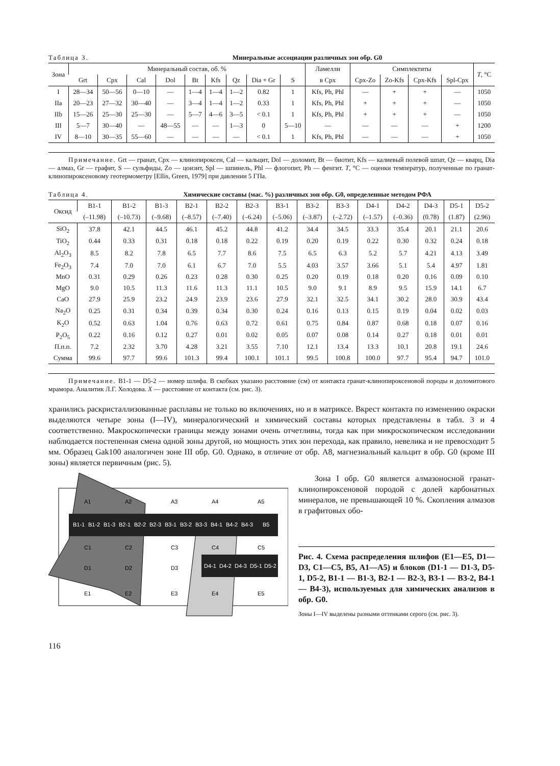Таблица 3. Минеральные ассоциации различных зон обр. G0
| Зона | Минеральный состав, об. % | | | | | | | | | Ламелли | Симплектиты | | | | T , °C |
| --- | --- | --- | --- | --- | --- | --- | --- | --- | --- | --- | --- | --- | --- | --- | --- |
| | Grt | Cpx | Cal | Dol | Bt | Kfs | Qz | Dia + Gr | S | в Cpx | Cpx-Zo | Zo-Kfs | Cpx-Kfs | Spl-Cpx | |
| I | 28—34 | 50—56 | 0—10 | — | 1—4 | 1—4 | 1—2 | 0.82 | 1 | Kfs, Ph, Phl | — | + | + | — | 1050 |
| IIa | 20—23 | 27—32 | 30—40 | — | 3—4 | 1—4 | 1—2 | 0.33 | 1 | Kfs, Ph, Phl | + | + | + | — | 1050 |
| IIb | 15—26 | 25—30 | 25—30 | — | 5—7 | 4—6 | 3—5 | < 0.1 | 1 | Kfs, Ph, Phl | + | + | + | — | 1050 |
| III | 5—7 | 30—40 | — | 48—55 | — | — | 1—3 | 0 | 5—10 | — | — | — | — | + | 1200 |
| IV | 8—10 | 30—35 | 55—60 | — | — | — | — | < 0.1 | 1 | Kfs, Ph, Phl | — | — | — | + | 1050 |
   Примечание. Grt — гранат, Cpx — клинопироксен, Cal — кальцит, Dol — доломит, Bt — биотит, Kfs — калиевый полевой шпат, Qz — кварц, Dia — алмаз, Gr — графит, S — сульфиды, Zo — цоизит, Spl — шпинель, Phl — флогопит, Ph — фенгит. T, °C — оценки температур, полученные по гранат-клинопироксеновому геотермометру [Ellis, Green, 1979] при давлении 5 ГПа.
Таблица 4. Химические составы (мас. %) различных зон обр. G0, определенные методом РФА
| Оксид | B1-1 | B1-2 | B1-3 | B2-1 | B2-2 | B2-3 | B3-1 | B3-2 | B3-3 | D4-1 | D4-2 | D4-3 | D5-1 | D5-2 |
| --- | --- | --- | --- | --- | --- | --- | --- | --- | --- | --- | --- | --- | --- | --- |
| | (–11.98) | (–10.73) | (–9.68) | (–8.57) | (–7.40) | (–6.24) | (–5.06) | (–3.87) | (–2.72) | (–1.57) | (–0.36) | (0.78) | (1.87) | (2.96) |
| SiO<sub>2</sub> | 37.8 | 42.1 | 44.5 | 46.1 | 45.2 | 44.8 | 41.2 | 34.4 | 34.5 | 33.3 | 35.4 | 20.1 | 21.1 | 20.6 |
| TiO<sub>2</sub> | 0.44 | 0.33 | 0.31 | 0.18 | 0.18 | 0.22 | 0.19 | 0.20 | 0.19 | 0.22 | 0.30 | 0.32 | 0.24 | 0.18 |
| Al<sub>2</sub>O<sub>3</sub> | 8.5 | 8.2 | 7.8 | 6.5 | 7.7 | 8.6 | 7.5 | 6.5 | 6.3 | 5.2 | 5.7 | 4.21 | 4.13 | 3.49 |
| Fe<sub>2</sub>O<sub>3</sub> | 7.4 | 7.0 | 7.0 | 6.1 | 6.7 | 7.0 | 5.5 | 4.03 | 3.57 | 3.66 | 5.1 | 5.4 | 4.97 | 1.81 |
| MnO | 0.31 | 0.29 | 0.26 | 0.23 | 0.28 | 0.30 | 0.25 | 0.20 | 0.19 | 0.18 | 0.20 | 0.16 | 0.09 | 0.10 |
| MgO | 9.0 | 10.5 | 11.3 | 11.6 | 11.3 | 11.1 | 10.5 | 9.0 | 9.1 | 8.9 | 9.5 | 15.9 | 14.1 | 6.7 |
| CaO | 27.9 | 25.9 | 23.2 | 24.9 | 23.9 | 23.6 | 27.9 | 32.1 | 32.5 | 34.1 | 30.2 | 28.0 | 30.9 | 43.4 |
| Na<sub>2</sub>O | 0.25 | 0.31 | 0.34 | 0.39 | 0.34 | 0.30 | 0.24 | 0.16 | 0.13 | 0.15 | 0.19 | 0.04 | 0.02 | 0.03 |
| K<sub>2</sub>O | 0.52 | 0.63 | 1.04 | 0.76 | 0.63 | 0.72 | 0.61 | 0.75 | 0.84 | 0.87 | 0.68 | 0.18 | 0.07 | 0.16 |
| P<sub>2</sub>O<sub>5</sub> | 0.22 | 0.16 | 0.12 | 0.27 | 0.01 | 0.02 | 0.05 | 0.07 | 0.08 | 0.14 | 0.27 | 0.18 | 0.01 | 0.01 |
| П.п.п. | 7.2 | 2.32 | 3.70 | 4.28 | 3.21 | 3.55 | 7.10 | 12.1 | 13.4 | 13.3 | 10.1 | 20.8 | 19.1 | 24.6 |
| Сумма | 99.6 | 97.7 | 99.6 | 101.3 | 99.4 | 100.1 | 101.1 | 99.5 | 100.8 | 100.0 | 97.7 | 95.4 | 94.7 | 101.0 |
   Примечание. B1-1 — D5-2 — номер шлифа. В скобках указано расстояние (см) от контакта гранат-клинопироксеновой породы и доломитового мрамора. Аналитик Л.Г. Холодова. X — расстояние от контакта (см. рис. 3).
хранились раскристаллизованные расплавы не только во включениях, но и в матриксе. Вкрест контакта по изменению окраски выделяются четыре зоны (I—IV), минералогический и химический составы которых представлены в табл. 3 и 4 соответственно. Макроскопически границы между зонами очень отчетливы, тогда как при микроскопическом исследовании наблюдается постепенная смена одной зоны другой, но мощность этих зон перехода, как правило, невелика и не превосходит 5 мм. Образец Gak100 аналогичен зоне III обр. G0. Однако, в отличие от обр. A8, магнезиальный кальцит в обр. G0 (кроме III зоны) является первичным (рис. 5).
B1-1
B1-2
B1-3
B2-1
B2-2
B2-3
B3-1
B3-2
B3-3
B4-1
B4-2
B4-3
B5
D4-1
D4-2
D4-3
D5-1
D5-2
A1
A2
A3
A4
A5
C1
C2
C3
C4
C5
D1
D2
D3
E1
E2
E3
E4
E5
  Зона I обр. G0 является алмазоносной гранат-клинопироксеновой породой с долей карбонатных минералов, не превышающей 10 %. Скопления алмазов в графитовых обо-
Рис. 4. Схема распределения шлифов (E1—E5, D1—D3, C1—C5, B5, A1—A5) и блоков (D1-1 — D1-3, D5-1, D5-2, B1-1 — B1-3, B2-1 — B2-3, B3-1 — B3-2, B4-1 — B4-3), используемых для химических анализов в обр. G0.
Зоны I—IV выделены разными оттенками серого (см. рис. 3).
116